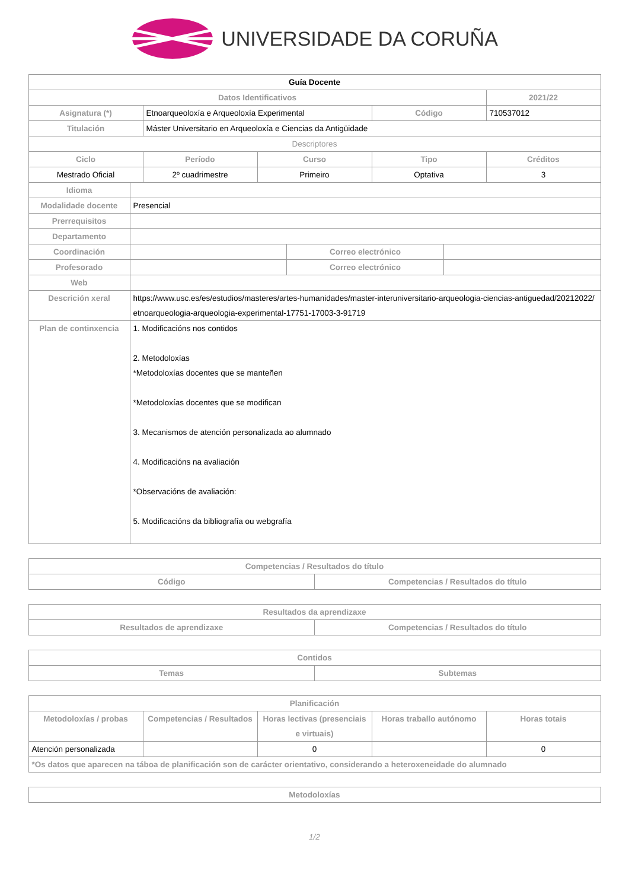UNIVERSIDADE DA CORUÑA
| Guía Docente | | | |
| Datos Identificativos | | | 2021/22 |
| Asignatura (*) | Etnoarqueoloxía e Arqueoloxía Experimental | Código | 710537012 |
| Titulación | Máster Universitario en Arqueoloxía e Ciencias da Antigüidade | | |
| Descriptores | | | |
| Ciclo | Período | Curso | Tipo | Créditos |
| --- | --- | --- | --- | --- |
| Mestrado Oficial | 2º cuadrimestre | Primeiro | Optativa | 3 |
| Idioma | | | |
| Modalidade docente | Presencial | | |
| Prerrequisitos | | | |
| Departamento | | | |
| Coordinación | | Correo electrónico | |
| Profesorado | | Correo electrónico | |
| Web | | | |
| Descrición xeral | https://www.usc.es/es/estudios/masteres/artes-humanidades/master-interuniversitario-arqueologia-ciencias-antiguedad/20212022/etnoarqueologia-arqueologia-experimental-17751-17003-3-91719 | | |
| Plan de continxencia | 1. Modificacións nos contidos 2. Metodoloxías *Metodoloxías docentes que se manteñen *Metodoloxías docentes que se modifican 3. Mecanismos de atención personalizada ao alumnado 4. Modificacións na avaliación *Observacións de avaliación: 5. Modificacións da bibliografía ou webgrafía | | |
| Competencias / Resultados do título | |
| --- | --- |
| Código | Competencias / Resultados do título |
| Resultados da aprendizaxe | |
| --- | --- |
| Resultados de aprendizaxe | Competencias / Resultados do título |
| Contidos | |
| --- | --- |
| Temas | Subtemas |
| Planificación | | | | |
| --- | --- | --- | --- | --- |
| Metodoloxías / probas | Competencias / Resultados | Horas lectivas (presenciais e virtuais) | Horas traballo autónomo | Horas totais |
| Atención personalizada | | 0 | | 0 |
| *Os datos que aparecen na táboa de planificación son de carácter orientativo, considerando a heteroxeneidade do alumnado | | | | |
| Metodoloxías |
| --- |
1/2